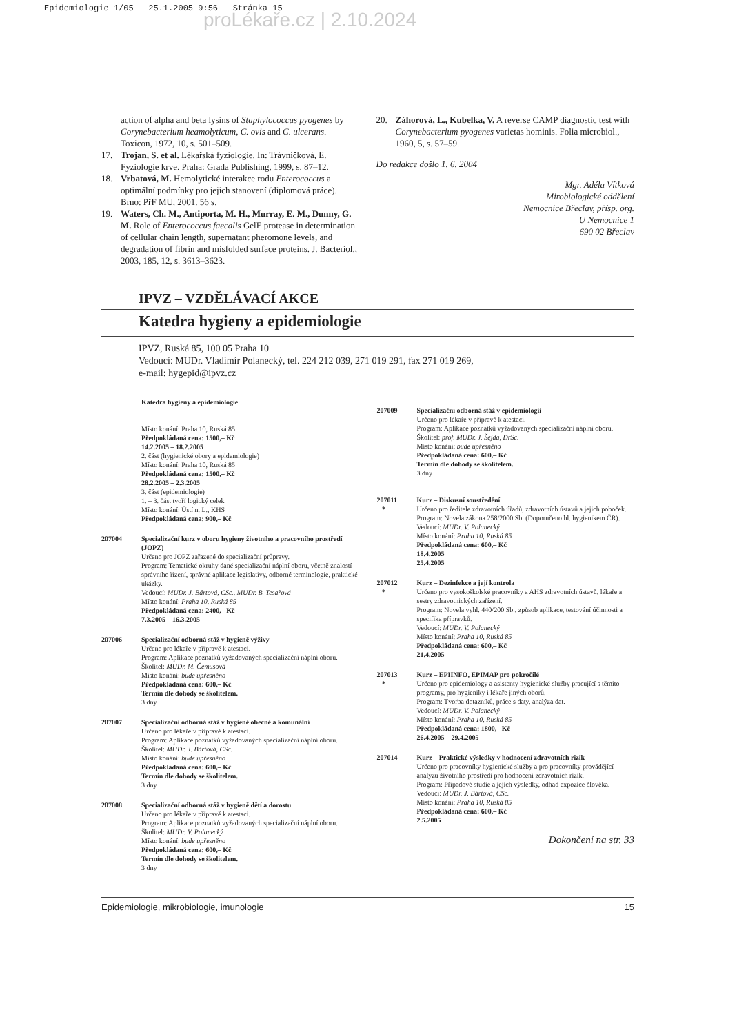Epidemiologie 1/05 25.1.2005 9:56 Stránka 15
proLékaře.cz | 2.10.2024
action of alpha and beta lysins of Staphylococcus pyogenes by Corynebacterium heamolyticum, C. ovis and C. ulcerans. Toxicon, 1972, 10, s. 501–509.
17. Trojan, S. et al. Lékařská fyziologie. In: Trávníčková, E. Fyziologie krve. Praha: Grada Publishing, 1999, s. 87–12.
18. Vrbatová, M. Hemolytické interakce rodu Enterococcus a optimální podmínky pro jejich stanovení (diplomová práce). Brno: PřF MU, 2001. 56 s.
19. Waters, Ch. M., Antiporta, M. H., Murray, E. M., Dunny, G. M. Role of Enterococcus faecalis GelE protease in determination of cellular chain length, supernatant pheromone levels, and degradation of fibrin and misfolded surface proteins. J. Bacteriol., 2003, 185, 12, s. 3613–3623.
20. Záhorová, L., Kubelka, V. A reverse CAMP diagnostic test with Corynebacterium pyogenes varietas hominis. Folia microbiol., 1960, 5, s. 57–59.
Do redakce došlo 1. 6. 2004
Mgr. Adéla Vítková
Mirobiologické oddělení
Nemocnice Břeclav, přísp. org.
U Nemocnice 1
690 02 Břeclav
IPVZ – VZDĚLÁVACÍ AKCE
Katedra hygieny a epidemiologie
IPVZ, Ruská 85, 100 05 Praha 10
Vedoucí: MUDr. Vladimír Polanecký, tel. 224 212 039, 271 019 291, fax 271 019 269,
e-mail: hygepid@ipvz.cz
Katedra hygieny a epidemiologie
Místo konání: Praha 10, Ruská 85
Předpokládaná cena: 1500,– Kč
14.2.2005 – 18.2.2005
2. část (hygienické obory a epidemiologie)
Místo konání: Praha 10, Ruská 85
Předpokládaná cena: 1500,– Kč
28.2.2005 – 2.3.2005
3. část (epidemiologie)
1. – 3. část tvoří logický celek
Místo konání: Ústí n. L., KHS
Předpokládaná cena: 900,– Kč
207004 Specializační kurz v oboru hygieny životního a pracovního prostředí (JOPZ)
Určeno pro JOPZ zařazené do specializační průpravy.
Program: Tematické okruhy dané specializační náplní oboru, včetně znalostí správního řízení, správné aplikace legislativy, odborné terminologie, praktické ukázky.
Vedoucí: MUDr. J. Bártová, CSc., MUDr. B. Tesařová
Místo konání: Praha 10, Ruská 85
Předpokládaná cena: 2400,– Kč
7.3.2005 – 16.3.2005
207006 Specializační odborná stáž v hygieně výživy
Určeno pro lékaře v přípravě k atestaci.
Program: Aplikace poznatků vyžadovaných specializační náplní oboru.
Školitel: MUDr. M. Čemusová
Místo konání: bude upřesněno
Předpokládaná cena: 600,– Kč
Termín dle dohody se školitelem.
3 dny
207007 Specializační odborná stáž v hygieně obecné a komunální
Určeno pro lékaře v přípravě k atestaci.
Program: Aplikace poznatků vyžadovaných specializační náplní oboru.
Školitel: MUDr. J. Bártová, CSc.
Místo konání: bude upřesněno
Předpokládaná cena: 600,– Kč
Termín dle dohody se školitelem.
3 dny
207008 Specializační odborná stáž v hygieně dětí a dorostu
Určeno pro lékaře v přípravě k atestaci.
Program: Aplikace poznatků vyžadovaných specializační náplní oboru.
Školitel: MUDr. V. Polanecký
Místo konání: bude upřesněno
Předpokládaná cena: 600,– Kč
Termín dle dohody se školitelem.
3 dny
207009 Specializační odborná stáž v epidemiologii
Určeno pro lékaře v přípravě k atestaci.
Program: Aplikace poznatků vyžadovaných specializační náplní oboru.
Školitel: prof. MUDr. J. Šejda, DrSc.
Místo konání: bude upřesněno
Předpokládaná cena: 600,– Kč
Termín dle dohody se školitelem.
3 dny
207011
* Kurz – Diskusní soustředění
Určeno pro ředitele zdravotních úřadů, zdravotních ústavů a jejich poboček.
Program: Novela zákona 258/2000 Sb. (Doporučeno hl. hygienikem ČR).
Vedoucí: MUDr. V. Polanecký
Místo konání: Praha 10, Ruská 85
Předpokládaná cena: 600,– Kč
18.4.2005
25.4.2005
207012
* Kurz – Dezinfekce a její kontrola
Určeno pro vysokoškolské pracovníky a AHS zdravotních ústavů, lékaře a sestry zdravotnických zařízení.
Program: Novela vyhl. 440/200 Sb., způsob aplikace, testování účinnosti a specifika přípravků.
Vedoucí: MUDr. V. Polanecký
Místo konání: Praha 10, Ruská 85
Předpokládaná cena: 600,– Kč
21.4.2005
207013
* Kurz – EPIINFO, EPIMAP pro pokročilé
Určeno pro epidemiology a asistenty hygienické služby pracující s těmito programy, pro hygieniky i lékaře jiných oborů.
Program: Tvorba dotazníků, práce s daty, analýza dat.
Vedoucí: MUDr. V. Polanecký
Místo konání: Praha 10, Ruská 85
Předpokládaná cena: 1800,– Kč
26.4.2005 – 29.4.2005
207014 Kurz – Praktické výsledky v hodnocení zdravotních rizik
Určeno pro pracovníky hygienické služby a pro pracovníky provádějící analýzu životního prostředí pro hodnocení zdravotních rizik.
Program: Případové studie a jejich výsledky, odhad expozice člověka.
Vedoucí: MUDr. J. Bártová, CSc.
Místo konání: Praha 10, Ruská 85
Předpokládaná cena: 600,– Kč
2.5.2005
Dokončení na str. 33
Epidemiologie, mikrobiologie, imunologie 15